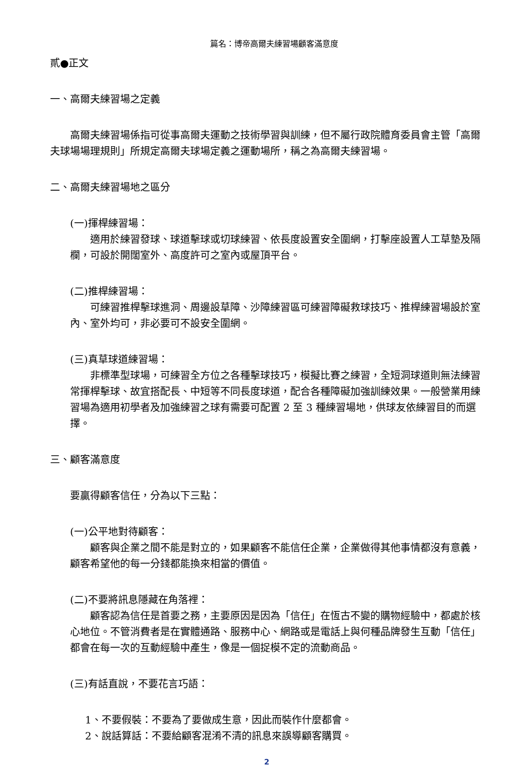篇名：博帝高爾夫練習場顧客滿意度
貳●正文
一、高爾夫練習場之定義
　　高爾夫練習場係指可從事高爾夫運動之技術學習與訓練，但不屬行政院體育委員會主管「高爾夫球場場理規則」所規定高爾夫球場定義之運動場所，稱之為高爾夫練習場。
二、高爾夫練習場地之區分
(一)揮桿練習場：
　　適用於練習發球、球道擊球或切球練習、依長度設置安全圍網，打擊座設置人工草墊及隔欄，可設於開闊室外、高度許可之室內或屋頂平台。
(二)推桿練習場：
　　可練習推桿擊球進洞、周邊設草障、沙障練習區可練習障礙救球技巧、推桿練習場設於室內、室外均可，非必要可不設安全圍網。
(三)真草球道練習場：
　　非標準型球場，可練習全方位之各種擊球技巧，模擬比賽之練習，全短洞球道則無法練習常揮桿擊球、故宜搭配長、中短等不同長度球道，配合各種障礙加強訓練效果。一般營業用練習場為適用初學者及加強練習之球有需要可配置 2 至 3 種練習場地，供球友依練習目的而選擇。
三、顧客滿意度
要贏得顧客信任，分為以下三點：
(一)公平地對待顧客：
　　顧客與企業之間不能是對立的，如果顧客不能信任企業，企業做得其他事情都沒有意義，顧客希望他的每一分錢都能換來相當的價值。
(二)不要將訊息隱藏在角落裡：
　　顧客認為信任是首要之務，主要原因是因為「信任」在恆古不變的購物經驗中，都處於核心地位。不管消費者是在實體通路、服務中心、網路或是電話上與何種品牌發生互動「信任」都會在每一次的互動經驗中產生，像是一個捉模不定的流動商品。
(三)有話直說，不要花言巧語：
1、不要假裝：不要為了要做成生意，因此而裝作什麼都會。
2、說話算話：不要給顧客混淆不清的訊息來誤導顧客購買。
2